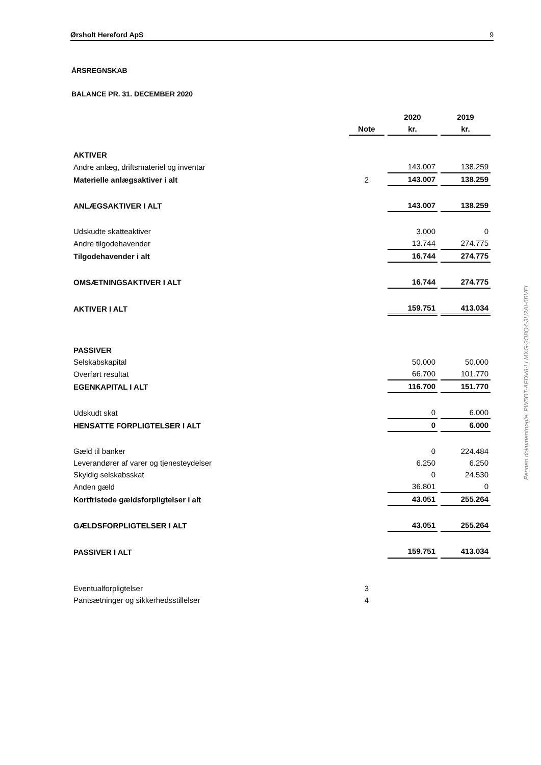Ørsholt Hereford ApS 9
ÅRSREGNSKAB
BALANCE PR. 31. DECEMBER 2020
| | | 2020 | 2019 |
| --- | --- | --- | --- |
| | Note | kr. | kr. |
| AKTIVER | | | |
| Andre anlæg, driftsmateriel og inventar | | 143.007 | 138.259 |
| Materielle anlægsaktiver i alt | 2 | 143.007 | 138.259 |
| ANLÆGSAKTIVER I ALT | | 143.007 | 138.259 |
| Udskudte skatteaktiver | | 3.000 | 0 |
| Andre tilgodehavender | | 13.744 | 274.775 |
| Tilgodehavender i alt | | 16.744 | 274.775 |
| OMSÆTNINGSAKTIVER I ALT | | 16.744 | 274.775 |
| AKTIVER I ALT | | 159.751 | 413.034 |
| PASSIVER | | | |
| Selskabskapital | | 50.000 | 50.000 |
| Overført resultat | | 66.700 | 101.770 |
| EGENKAPITAL I ALT | | 116.700 | 151.770 |
| Udskudt skat | | 0 | 6.000 |
| HENSATTE FORPLIGTELSER I ALT | | 0 | 6.000 |
| Gæld til banker | | 0 | 224.484 |
| Leverandører af varer og tjenesteydelser | | 6.250 | 6.250 |
| Skyldig selskabsskat | | 0 | 24.530 |
| Anden gæld | | 36.801 | 0 |
| Kortfristede gældsforpligtelser i alt | | 43.051 | 255.264 |
| GÆLDSFORPLIGTELSER I ALT | | 43.051 | 255.264 |
| PASSIVER I ALT | | 159.751 | 413.034 |
| Eventualforpligtelser | 3 | | |
| Pantsætninger og sikkerhedsstillelser | 4 | | |
Penneo dokumentnøgle: PW5OT-AFDV8-LLMXG-3O8Q4-3H2AI-6BVEI